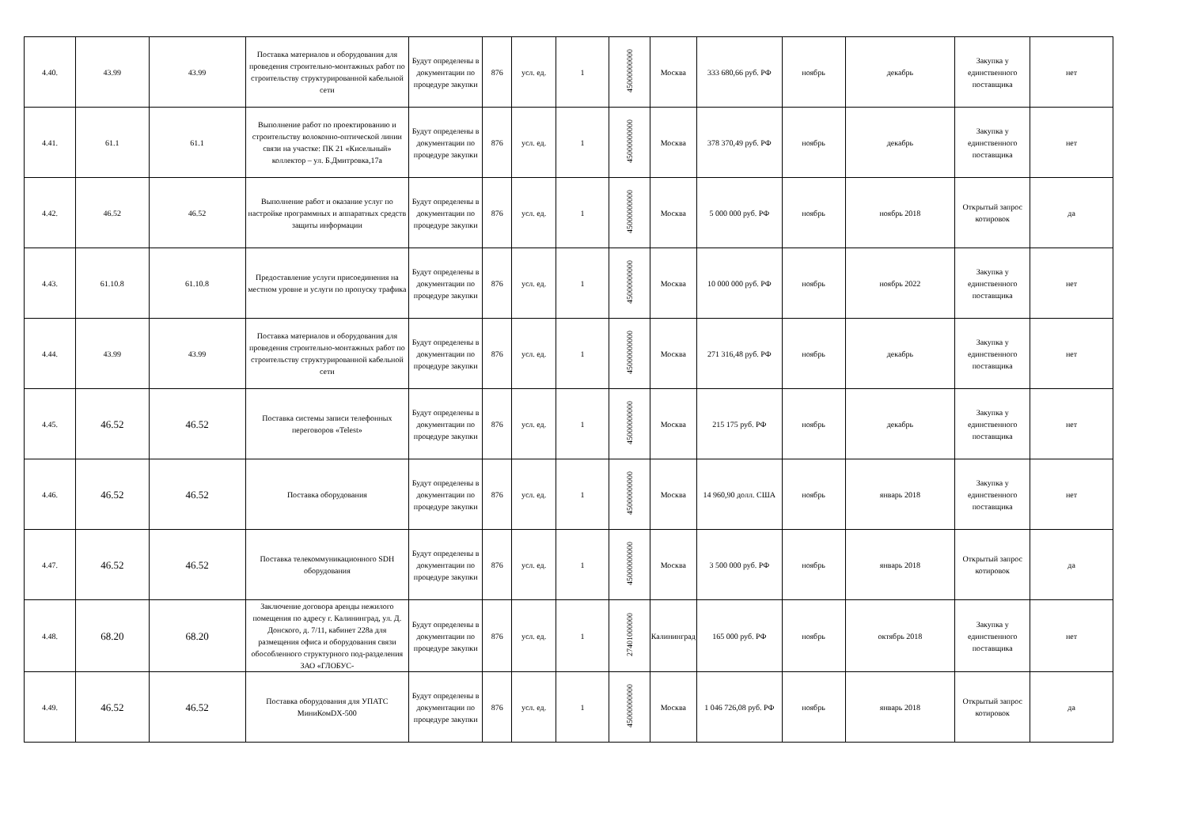| 4.40. | 43.99 | 43.99 | Поставка материалов и оборудования для проведения строительно-монтажных работ по строительству структурированной кабельной сети | Будут определены в документации по процедуре закупки | 876 | усл. ед. | 1 | 45000000000 | Москва | 333 680,66 руб. РФ | ноябрь | декабрь | Закупка у единственного поставщика | нет |
| 4.41. | 61.1 | 61.1 | Выполнение работ по проектированию и строительству волоконно-оптической линии связи на участке: ПК 21 «Кисельный» коллектор – ул. Б.Дмитровка,17а | Будут определены в документации по процедуре закупки | 876 | усл. ед. | 1 | 45000000000 | Москва | 378 370,49 руб. РФ | ноябрь | декабрь | Закупка у единственного поставщика | нет |
| 4.42. | 46.52 | 46.52 | Выполнение работ и оказание услуг по настройке программных и аппаратных средств защиты информации | Будут определены в документации по процедуре закупки | 876 | усл. ед. | 1 | 45000000000 | Москва | 5 000 000 руб. РФ | ноябрь | ноябрь 2018 | Открытый запрос котировок | да |
| 4.43. | 61.10.8 | 61.10.8 | Предоставление услуги присоединения на местном уровне и услуги по пропуску трафика | Будут определены в документации по процедуре закупки | 876 | усл. ед. | 1 | 45000000000 | Москва | 10 000 000 руб. РФ | ноябрь | ноябрь 2022 | Закупка у единственного поставщика | нет |
| 4.44. | 43.99 | 43.99 | Поставка материалов и оборудования для проведения строительно-монтажных работ по строительству структурированной кабельной сети | Будут определены в документации по процедуре закупки | 876 | усл. ед. | 1 | 45000000000 | Москва | 271 316,48 руб. РФ | ноябрь | декабрь | Закупка у единственного поставщика | нет |
| 4.45. | 46.52 | 46.52 | Поставка системы записи телефонных переговоров «Telest» | Будут определены в документации по процедуре закупки | 876 | усл. ед. | 1 | 45000000000 | Москва | 215 175 руб. РФ | ноябрь | декабрь | Закупка у единственного поставщика | нет |
| 4.46. | 46.52 | 46.52 | Поставка оборудования | Будут определены в документации по процедуре закупки | 876 | усл. ед. | 1 | 45000000000 | Москва | 14 960,90 долл. США | ноябрь | январь 2018 | Закупка у единственного поставщика | нет |
| 4.47. | 46.52 | 46.52 | Поставка телекоммуникационного SDH оборудования | Будут определены в документации по процедуре закупки | 876 | усл. ед. | 1 | 45000000000 | Москва | 3 500 000 руб. РФ | ноябрь | январь 2018 | Открытый запрос котировок | да |
| 4.48. | 68.20 | 68.20 | Заключение договора аренды нежилого помещения по адресу г. Калининград, ул. Д. Донского, д. 7/11, кабинет 228а для размещения офиса и оборудования связи обособленного структурного под-разделения ЗАО «ГЛОБУС- | Будут определены в документации по процедуре закупки | 876 | усл. ед. | 1 | 27401000000 | Калининград | 165 000 руб. РФ | ноябрь | октябрь 2018 | Закупка у единственного поставщика | нет |
| 4.49. | 46.52 | 46.52 | Поставка оборудования для УПАТС МиниКомDX-500 | Будут определены в документации по процедуре закупки | 876 | усл. ед. | 1 | 45000000000 | Москва | 1 046 726,08 руб. РФ | ноябрь | январь 2018 | Открытый запрос котировок | да |